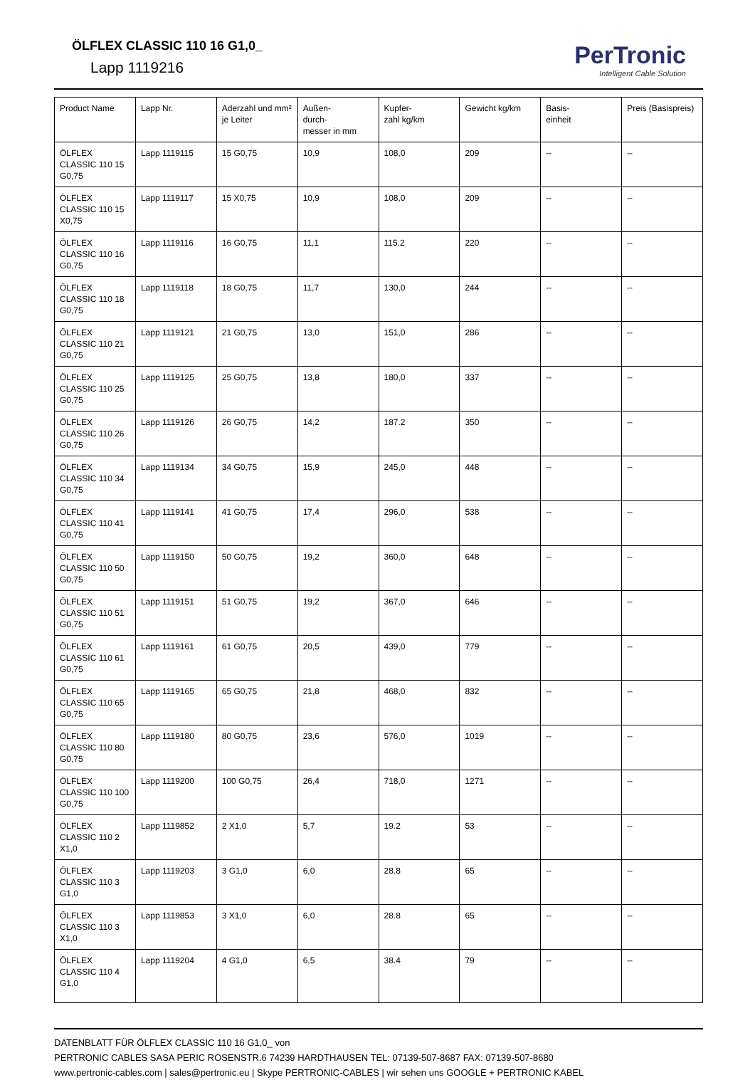ÖLFLEX CLASSIC 110 16 G1,0_
Lapp 1119216
PerTronic
Intelligent Cable Solution
| Product Name | Lapp Nr. | Aderzahl und mm² je Leiter | Außen- durch- messer in mm | Kupfer- zahl kg/km | Gewicht kg/km | Basis- einheit | Preis (Basispreis) |
| --- | --- | --- | --- | --- | --- | --- | --- |
| ÖLFLEX CLASSIC 110 15 G0,75 | Lapp 1119115 | 15 G0,75 | 10,9 | 108,0 | 209 | -- | -- |
| ÖLFLEX CLASSIC 110 15 X0,75 | Lapp 1119117 | 15 X0,75 | 10,9 | 108,0 | 209 | -- | -- |
| ÖLFLEX CLASSIC 110 16 G0,75 | Lapp 1119116 | 16 G0,75 | 11,1 | 115.2 | 220 | -- | -- |
| ÖLFLEX CLASSIC 110 18 G0,75 | Lapp 1119118 | 18 G0,75 | 11,7 | 130,0 | 244 | -- | -- |
| ÖLFLEX CLASSIC 110 21 G0,75 | Lapp 1119121 | 21 G0,75 | 13,0 | 151,0 | 286 | -- | -- |
| ÖLFLEX CLASSIC 110 25 G0,75 | Lapp 1119125 | 25 G0,75 | 13,8 | 180,0 | 337 | -- | -- |
| ÖLFLEX CLASSIC 110 26 G0,75 | Lapp 1119126 | 26 G0,75 | 14,2 | 187.2 | 350 | -- | -- |
| ÖLFLEX CLASSIC 110 34 G0,75 | Lapp 1119134 | 34 G0,75 | 15,9 | 245,0 | 448 | -- | -- |
| ÖLFLEX CLASSIC 110 41 G0,75 | Lapp 1119141 | 41 G0,75 | 17,4 | 296,0 | 538 | -- | -- |
| ÖLFLEX CLASSIC 110 50 G0,75 | Lapp 1119150 | 50 G0,75 | 19,2 | 360,0 | 648 | -- | -- |
| ÖLFLEX CLASSIC 110 51 G0,75 | Lapp 1119151 | 51 G0,75 | 19,2 | 367,0 | 646 | -- | -- |
| ÖLFLEX CLASSIC 110 61 G0,75 | Lapp 1119161 | 61 G0,75 | 20,5 | 439,0 | 779 | -- | -- |
| ÖLFLEX CLASSIC 110 65 G0,75 | Lapp 1119165 | 65 G0,75 | 21,8 | 468,0 | 832 | -- | -- |
| ÖLFLEX CLASSIC 110 80 G0,75 | Lapp 1119180 | 80 G0,75 | 23,6 | 576,0 | 1019 | -- | -- |
| ÖLFLEX CLASSIC 110 100 G0,75 | Lapp 1119200 | 100 G0,75 | 26,4 | 718,0 | 1271 | -- | -- |
| ÖLFLEX CLASSIC 110 2 X1,0 | Lapp 1119852 | 2 X1,0 | 5,7 | 19.2 | 53 | -- | -- |
| ÖLFLEX CLASSIC 110 3 G1,0 | Lapp 1119203 | 3 G1,0 | 6,0 | 28.8 | 65 | -- | -- |
| ÖLFLEX CLASSIC 110 3 X1,0 | Lapp 1119853 | 3 X1,0 | 6,0 | 28.8 | 65 | -- | -- |
| ÖLFLEX CLASSIC 110 4 G1,0 | Lapp 1119204 | 4 G1,0 | 6,5 | 38.4 | 79 | -- | -- |
DATENBLATT FÜR ÖLFLEX CLASSIC 110 16 G1,0_ von
PERTRONIC CABLES SASA PERIC ROSENSTR.6 74239 HARDTHAUSEN TEL: 07139-507-8687 FAX: 07139-507-8680
www.pertronic-cables.com | sales@pertronic.eu | Skype PERTRONIC-CABLES | wir sehen uns GOOGLE + PERTRONIC KABEL